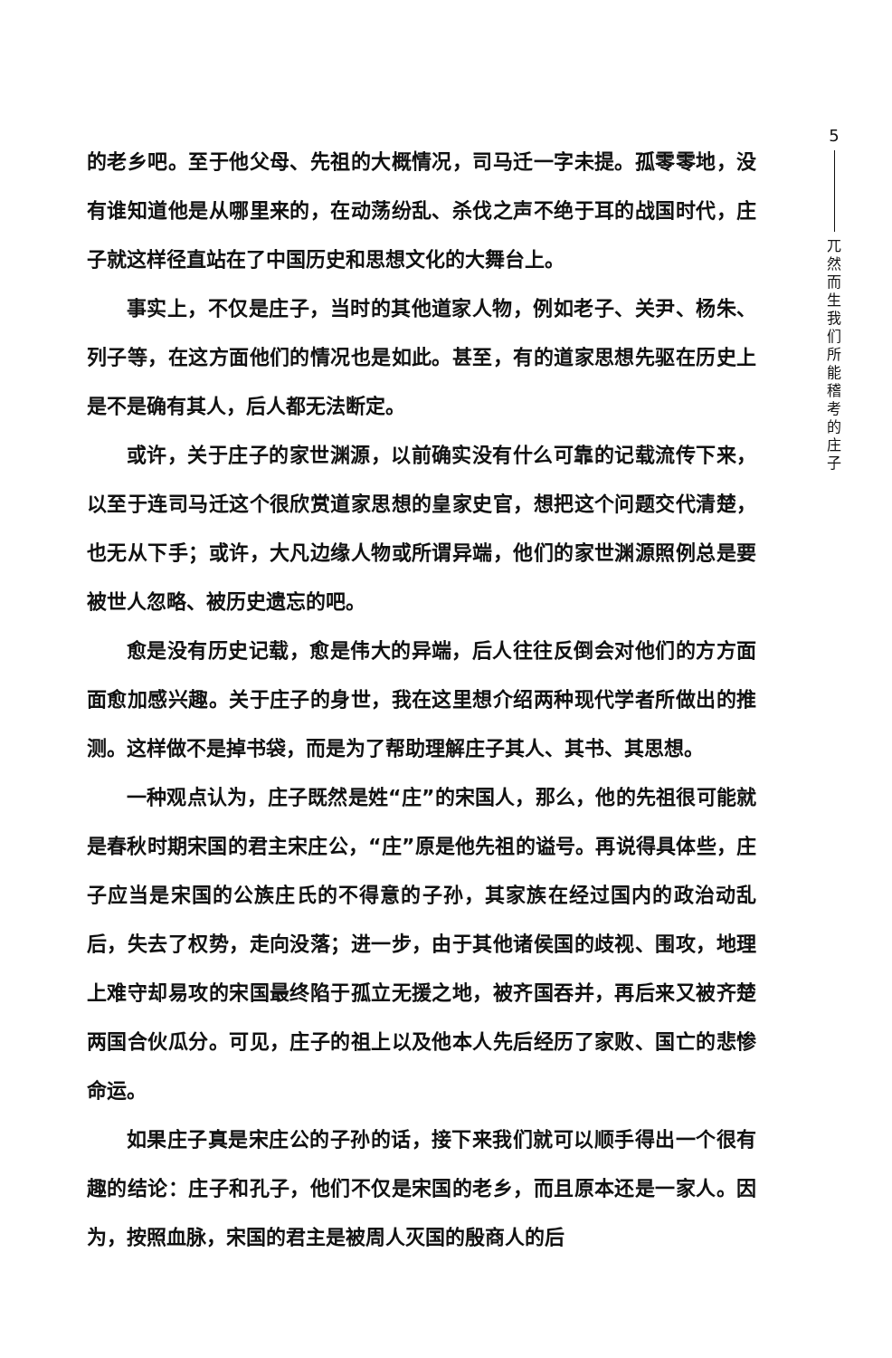的老乡吧。至于他父母、先祖的大概情况，司马迁一字未提。孤零零地，没有谁知道他是从哪里来的，在动荡纷乱、杀伐之声不绝于耳的战国时代，庄子就这样径直站在了中国历史和思想文化的大舞台上。
事实上，不仅是庄子，当时的其他道家人物，例如老子、关尹、杨朱、列子等，在这方面他们的情况也是如此。甚至，有的道家思想先驱在历史上是不是确有其人，后人都无法断定。
或许，关于庄子的家世渊源，以前确实没有什么可靠的记载流传下来，以至于连司马迁这个很欣赏道家思想的皇家史官，想把这个问题交代清楚，也无从下手；或许，大凡边缘人物或所谓异端，他们的家世渊源照例总是要被世人忽略、被历史遗忘的吧。
愈是没有历史记载，愈是伟大的异端，后人往往反倒会对他们的方方面面愈加感兴趣。关于庄子的身世，我在这里想介绍两种现代学者所做出的推测。这样做不是掉书袋，而是为了帮助理解庄子其人、其书、其思想。
一种观点认为，庄子既然是姓“庄”的宋国人，那么，他的先祖很可能就是春秋时期宋国的君主宋庄公，“庄”原是他先祖的谥号。再说得具体些，庄子应当是宋国的公族庄氏的不得意的子孙，其家族在经过国内的政治动乱后，失去了权势，走向没落；进一步，由于其他诸侯国的歧视、围攻，地理上难守却易攻的宋国最终陷于孤立无援之地，被齐国吞并，再后来又被齐楚两国合伙瓜分。可见，庄子的祖上以及他本人先后经历了家败、国亡的悲惨命运。
如果庄子真是宋庄公的子孙的话，接下来我们就可以顺手得出一个很有趣的结论：庄子和孔子，他们不仅是宋国的老乡，而且原本还是一家人。因为，按照血脉，宋国的君主是被周人灭国的殷商人的后
5
兀然而生 我们所能稽考的庄子